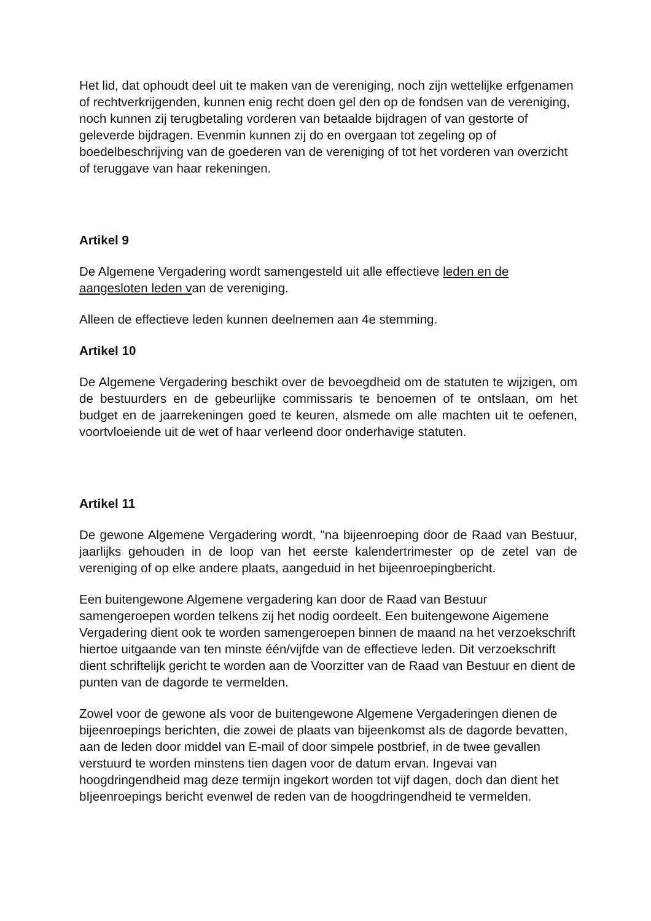Het lid, dat ophoudt deel uit te maken van de vereniging, noch zijn wettelijke erfgenamen of rechtverkrijgenden, kunnen enig recht doen gel den op de fondsen van de vereniging, noch kunnen zij terugbetaling vorderen van betaalde bijdragen of van gestorte of geleverde bijdragen. Evenmin kunnen zij do en overgaan tot zegeling op of boedelbeschrijving van de goederen van de vereniging of tot het vorderen van overzicht of teruggave van haar rekeningen.
Artikel 9
De Algemene Vergadering wordt samengesteld uit alle effectieve leden en de aangesloten leden van de vereniging.
Alleen de effectieve leden kunnen deelnemen aan 4e stemming.
Artikel 10
De Algemene Vergadering beschikt over de bevoegdheid om de statuten te wijzigen, om de bestuurders en de gebeurlijke commissaris te benoemen of te ontslaan, om het budget en de jaarrekeningen goed te keuren, alsmede om alle machten uit te oefenen, voortvloeiende uit de wet of haar verleend door onderhavige statuten.
Artikel 11
De gewone Algemene Vergadering wordt, "na bijeenroeping door de Raad van Bestuur, jaarlijks gehouden in de loop van het eerste kalendertrimester op de zetel van de vereniging of op elke andere plaats, aangeduid in het bijeenroepingbericht.
Een buitengewone Algemene vergadering kan door de Raad van Bestuur samengeroepen worden telkens zij het nodig oordeelt. Een buitengewone Aigemene Vergadering dient ook te worden samengeroepen binnen de maand na het verzoekschrift hiertoe uitgaande van ten minste één/vijfde van de effectieve leden. Dit verzoekschrift dient schriftelijk gericht te worden aan de Voorzitter van de Raad van Bestuur en dient de punten van de dagorde te vermelden.
Zowel voor de gewone aIs voor de buitengewone Algemene Vergaderingen dienen de bijeenroepings berichten, die zowei de plaats van bijeenkomst aIs de dagorde bevatten, aan de leden door middel van E-mail of door simpele postbrief, in de twee gevallen verstuurd te worden minstens tien dagen voor de datum ervan. Ingevai van hoogdringendheid mag deze termijn ingekort worden tot vijf dagen, doch dan dient het bIjeenroepings bericht evenwel de reden van de hoogdringendheid te vermelden.